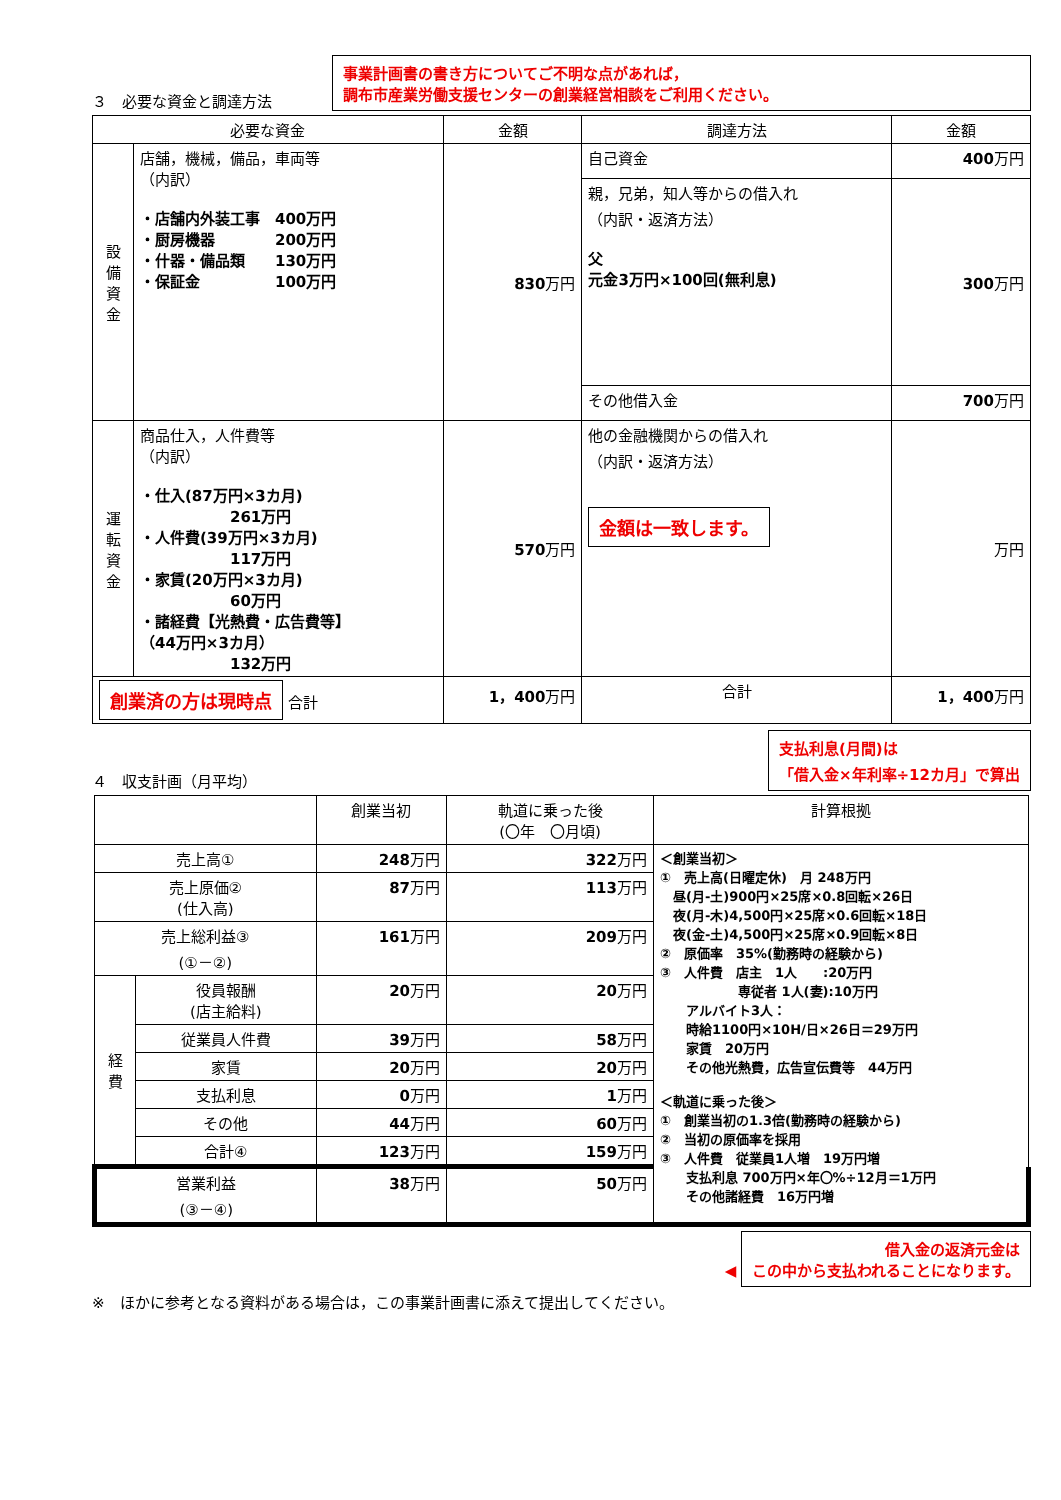３　必要な資金と調達方法
事業計画書の書き方についてご不明な点があれば，
調布市産業労働支援センターの創業経営相談をご利用ください。
| 必要な資金 | | 金額 | 調達方法 | 金額 |
| --- | --- | --- | --- | --- |
| 設備資金 | 店舗，機械，備品，車両等 （内訳） ・店舗内外装工事 400万円 ・厨房機器 200万円 ・什器・備品類 130万円 ・保証金 100万円 | 830 万円 | 自己資金 | 400 万円 |
| | | | 親，兄弟，知人等からの借入れ （内訳・返済方法） 父 元金3万円×100回(無利息) | 300 万円 |
| | | | その他借入金 | 700 万円 |
| 運転資金 | 商品仕入，人件費等 （内訳） ・仕入(87万円×3カ月) 261万円 ・人件費(39万円×3カ月) 117万円 ・家賃(20万円×3カ月) 60万円 ・諸経費【光熱費・広告費等】 （44万円×3カ月） 132万円 | 570 万円 | 他の金融機関からの借入れ （内訳・返済方法） 金額は一致します。 | 万円 |
| 創業済の方は現時点 合計 | | 1，400 万円 | 合計 | 1，400 万円 |
４　収支計画（月平均）
支払利息(月間)は
「借入金×年利率÷12カ月」で算出
| | | 創業当初 | 軌道に乗った後 (〇年 〇月頃) | 計算根拠 |
| --- | --- | --- | --- | --- |
| 売上高① | | 248 万円 | 322 万円 | ＜創業当初＞ ① 売上高(日曜定休) 月 248万円 昼(月-土)900円×25席×0.8回転×26日 夜(月-木)4,500円×25席×0.6回転×18日 夜(金-土)4,500円×25席×0.9回転×8日 ② 原価率 35%(勤務時の経験から) ③ 人件費 店主 1人 :20万円 専従者 1人(妻):10万円 アルバイト3人： 時給1100円×10H/日×26日＝29万円 家賃 20万円 その他光熱費，広告宣伝費等 44万円 ＜軌道に乗った後＞ ① 創業当初の1.3倍(勤務時の経験から) ② 当初の原価率を採用 ③ 人件費 従業員1人増 19万円増 支払利息 700万円×年〇%÷12月＝1万円 その他諸経費 16万円増 |
| 売上原価② (仕入高) | | 87 万円 | 113 万円 | |
| 売上総利益③ (①－②) | | 161 万円 | 209 万円 | |
| 経費 | 役員報酬 (店主給料) | 20 万円 | 20 万円 | |
| | 従業員人件費 | 39 万円 | 58 万円 | |
| | 家賃 | 20 万円 | 20 万円 | |
| | 支払利息 | 0 万円 | 1 万円 | |
| | その他 | 44 万円 | 60 万円 | |
| | 合計④ | 123 万円 | 159 万円 | |
| 営業利益 (③－④) | | 38 万円 | 50 万円 | |
◀ 借入金の返済元金は
この中から支払われることになります。
※　ほかに参考となる資料がある場合は，この事業計画書に添えて提出してください。